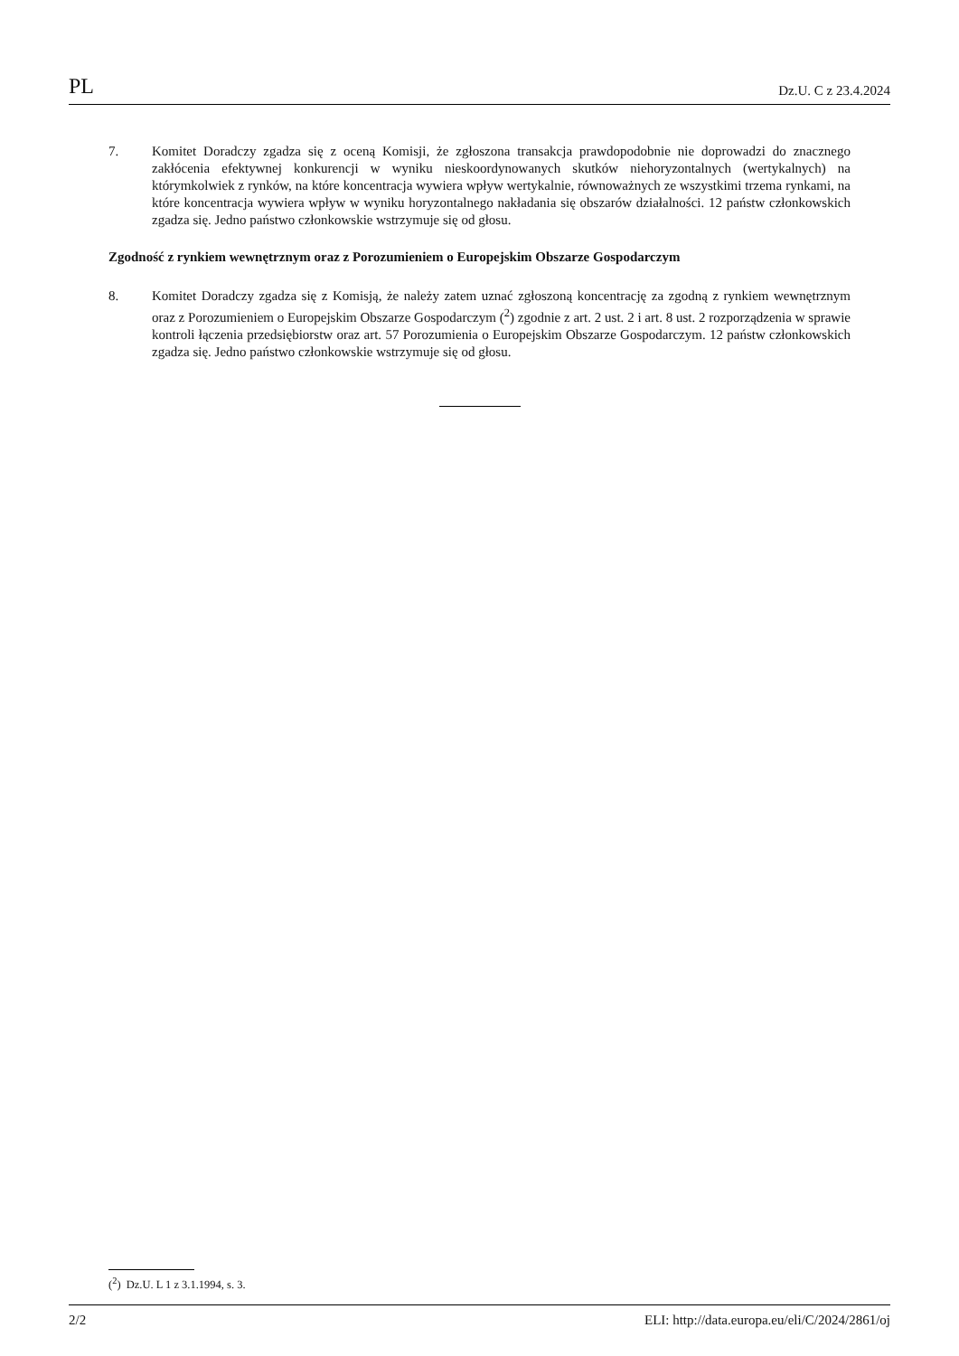PL Dz.U. C z 23.4.2024
7. Komitet Doradczy zgadza się z oceną Komisji, że zgłoszona transakcja prawdopodobnie nie doprowadzi do znacznego zakłócenia efektywnej konkurencji w wyniku nieskoordynowanych skutków niehoryzontalnych (wertykalnych) na którymkolwiek z rynków, na które koncentracja wywiera wpływ wertykalnie, równoważnych ze wszystkimi trzema rynkami, na które koncentracja wywiera wpływ w wyniku horyzontalnego nakładania się obszarów działalności. 12 państw członkowskich zgadza się. Jedno państwo członkowskie wstrzymuje się od głosu.
Zgodność z rynkiem wewnętrznym oraz z Porozumieniem o Europejskim Obszarze Gospodarczym
8. Komitet Doradczy zgadza się z Komisją, że należy zatem uznać zgłoszoną koncentrację za zgodną z rynkiem wewnętrznym oraz z Porozumieniem o Europejskim Obszarze Gospodarczym (<sup>2</sup>) zgodnie z art. 2 ust. 2 i art. 8 ust. 2 rozporządzenia w sprawie kontroli łączenia przedsiębiorstw oraz art. 57 Porozumienia o Europejskim Obszarze Gospodarczym. 12 państw członkowskich zgadza się. Jedno państwo członkowskie wstrzymuje się od głosu.
(<sup>2</sup>) Dz.U. L 1 z 3.1.1994, s. 3.
2/2 ELI: http://data.europa.eu/eli/C/2024/2861/oj